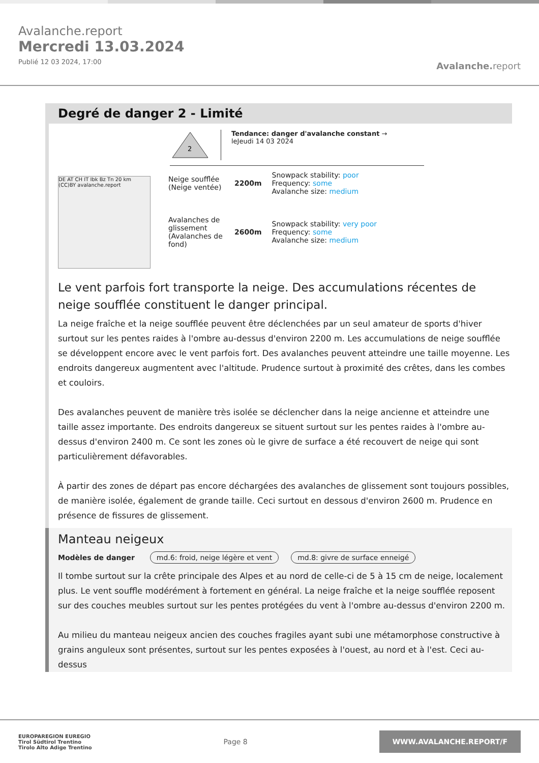Avalanche.report
Mercredi 13.03.2024
Publié 12 03 2024, 17:00
Avalanche. report
Degré de danger 2 - Limité
2
Tendance: danger d'avalanche constant →
leJeudi 14 03 2024
DE AT CH IT Ibk Bz Tn 20 km (CC)BY avalanche.report
Neige soufflée (Neige ventée)
2200m
Snowpack stability: poor
Frequency: some
Avalanche size: medium
Avalanches de glissement (Avalanches de fond)
2600m
Snowpack stability: very poor
Frequency: some
Avalanche size: medium
Le vent parfois fort transporte la neige. Des accumulations récentes de neige soufflée constituent le danger principal.
La neige fraîche et la neige soufflée peuvent être déclenchées par un seul amateur de sports d'hiver surtout sur les pentes raides à l'ombre au-dessus d'environ 2200 m. Les accumulations de neige soufflée se développent encore avec le vent parfois fort. Des avalanches peuvent atteindre une taille moyenne. Les endroits dangereux augmentent avec l'altitude. Prudence surtout à proximité des crêtes, dans les combes et couloirs.
Des avalanches peuvent de manière très isolée se déclencher dans la neige ancienne et atteindre une taille assez importante. Des endroits dangereux se situent surtout sur les pentes raides à l'ombre au-dessus d'environ 2400 m. Ce sont les zones où le givre de surface a été recouvert de neige qui sont particulièrement défavorables.
À partir des zones de départ pas encore déchargées des avalanches de glissement sont toujours possibles, de manière isolée, également de grande taille. Ceci surtout en dessous d'environ 2600 m. Prudence en présence de fissures de glissement.
Manteau neigeux
Modèles de danger md.6: froid, neige légère et vent md.8: givre de surface enneigé
Il tombe surtout sur la crête principale des Alpes et au nord de celle-ci de 5 à 15 cm de neige, localement plus. Le vent souffle modérément à fortement en général. La neige fraîche et la neige soufflée reposent sur des couches meubles surtout sur les pentes protégées du vent à l'ombre au-dessus d'environ 2200 m.
Au milieu du manteau neigeux ancien des couches fragiles ayant subi une métamorphose constructive à grains anguleux sont présentes, surtout sur les pentes exposées à l'ouest, au nord et à l'est. Ceci au-dessus
EUROPAREGION EUREGIO
Tirol Südtirol Trentino
Tirolo Alto Adige Trentino
Page 8
WWW.AVALANCHE.REPORT/F